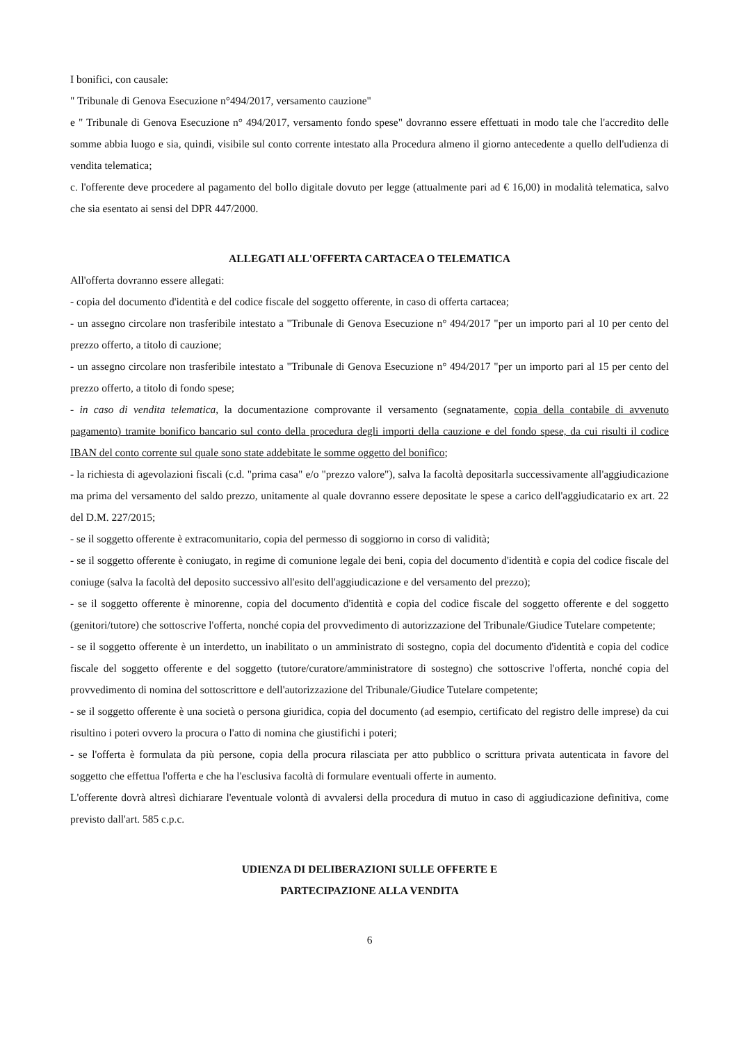I bonifici, con causale:
" Tribunale di Genova Esecuzione n°494/2017, versamento cauzione"
e " Tribunale di Genova Esecuzione n° 494/2017, versamento fondo spese" dovranno essere effettuati in modo tale che l'accredito delle somme abbia luogo e sia, quindi, visibile sul conto corrente intestato alla Procedura almeno il giorno antecedente a quello dell'udienza di vendita telematica;
c. l'offerente deve procedere al pagamento del bollo digitale dovuto per legge (attualmente pari ad € 16,00) in modalità telematica, salvo che sia esentato ai sensi del DPR 447/2000.
ALLEGATI ALL'OFFERTA CARTACEA O TELEMATICA
All'offerta dovranno essere allegati:
- copia del documento d'identità e del codice fiscale del soggetto offerente, in caso di offerta cartacea;
- un assegno circolare non trasferibile intestato a "Tribunale di Genova Esecuzione n° 494/2017 "per un importo pari al 10 per cento del prezzo offerto, a titolo di cauzione;
- un assegno circolare non trasferibile intestato a "Tribunale di Genova Esecuzione n° 494/2017 "per un importo pari al 15 per cento del prezzo offerto, a titolo di fondo spese;
- in caso di vendita telematica, la documentazione comprovante il versamento (segnatamente, copia della contabile di avvenuto pagamento) tramite bonifico bancario sul conto della procedura degli importi della cauzione e del fondo spese, da cui risulti il codice IBAN del conto corrente sul quale sono state addebitate le somme oggetto del bonifico;
- la richiesta di agevolazioni fiscali (c.d. "prima casa" e/o "prezzo valore"), salva la facoltà depositarla successivamente all'aggiudicazione ma prima del versamento del saldo prezzo, unitamente al quale dovranno essere depositate le spese a carico dell'aggiudicatario ex art. 22 del D.M. 227/2015;
- se il soggetto offerente è extracomunitario, copia del permesso di soggiorno in corso di validità;
- se il soggetto offerente è coniugato, in regime di comunione legale dei beni, copia del documento d'identità e copia del codice fiscale del coniuge (salva la facoltà del deposito successivo all'esito dell'aggiudicazione e del versamento del prezzo);
- se il soggetto offerente è minorenne, copia del documento d'identità e copia del codice fiscale del soggetto offerente e del soggetto (genitori/tutore) che sottoscrive l'offerta, nonché copia del provvedimento di autorizzazione del Tribunale/Giudice Tutelare competente;
- se il soggetto offerente è un interdetto, un inabilitato o un amministrato di sostegno, copia del documento d'identità e copia del codice fiscale del soggetto offerente e del soggetto (tutore/curatore/amministratore di sostegno) che sottoscrive l'offerta, nonché copia del provvedimento di nomina del sottoscrittore e dell'autorizzazione del Tribunale/Giudice Tutelare competente;
- se il soggetto offerente è una società o persona giuridica, copia del documento (ad esempio, certificato del registro delle imprese) da cui risultino i poteri ovvero la procura o l'atto di nomina che giustifichi i poteri;
- se l'offerta è formulata da più persone, copia della procura rilasciata per atto pubblico o scrittura privata autenticata in favore del soggetto che effettua l'offerta e che ha l'esclusiva facoltà di formulare eventuali offerte in aumento.
L'offerente dovrà altresì dichiarare l'eventuale volontà di avvalersi della procedura di mutuo in caso di aggiudicazione definitiva, come previsto dall'art. 585 c.p.c.
UDIENZA DI DELIBERAZIONI SULLE OFFERTE E
PARTECIPAZIONE ALLA VENDITA
6